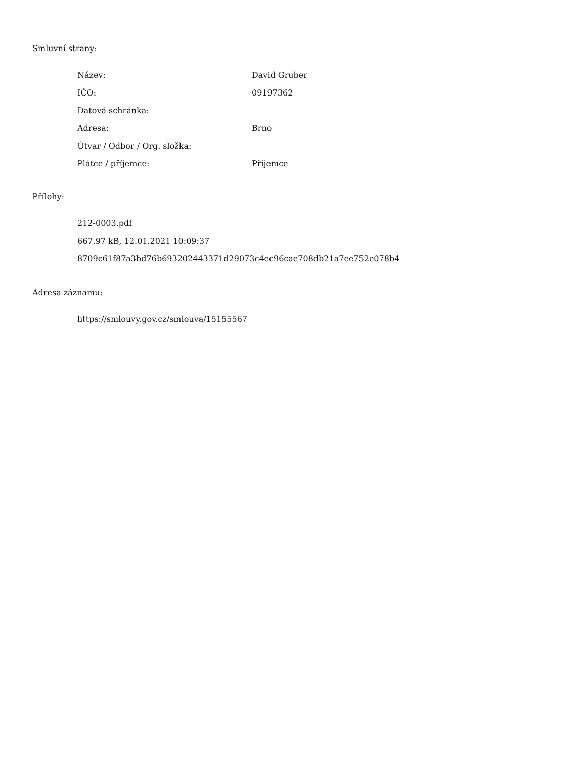Smluvní strany:
| Název: | David Gruber |
| IČO: | 09197362 |
| Datová schránka: | |
| Adresa: | Brno |
| Útvar / Odbor / Org. složka: | |
| Plátce / příjemce: | Příjemce |
Přílohy:
212-0003.pdf
667.97 kB, 12.01.2021 10:09:37
8709c61f87a3bd76b693202443371d29073c4ec96cae708db21a7ee752e078b4
Adresa záznamu:
https://smlouvy.gov.cz/smlouva/15155567